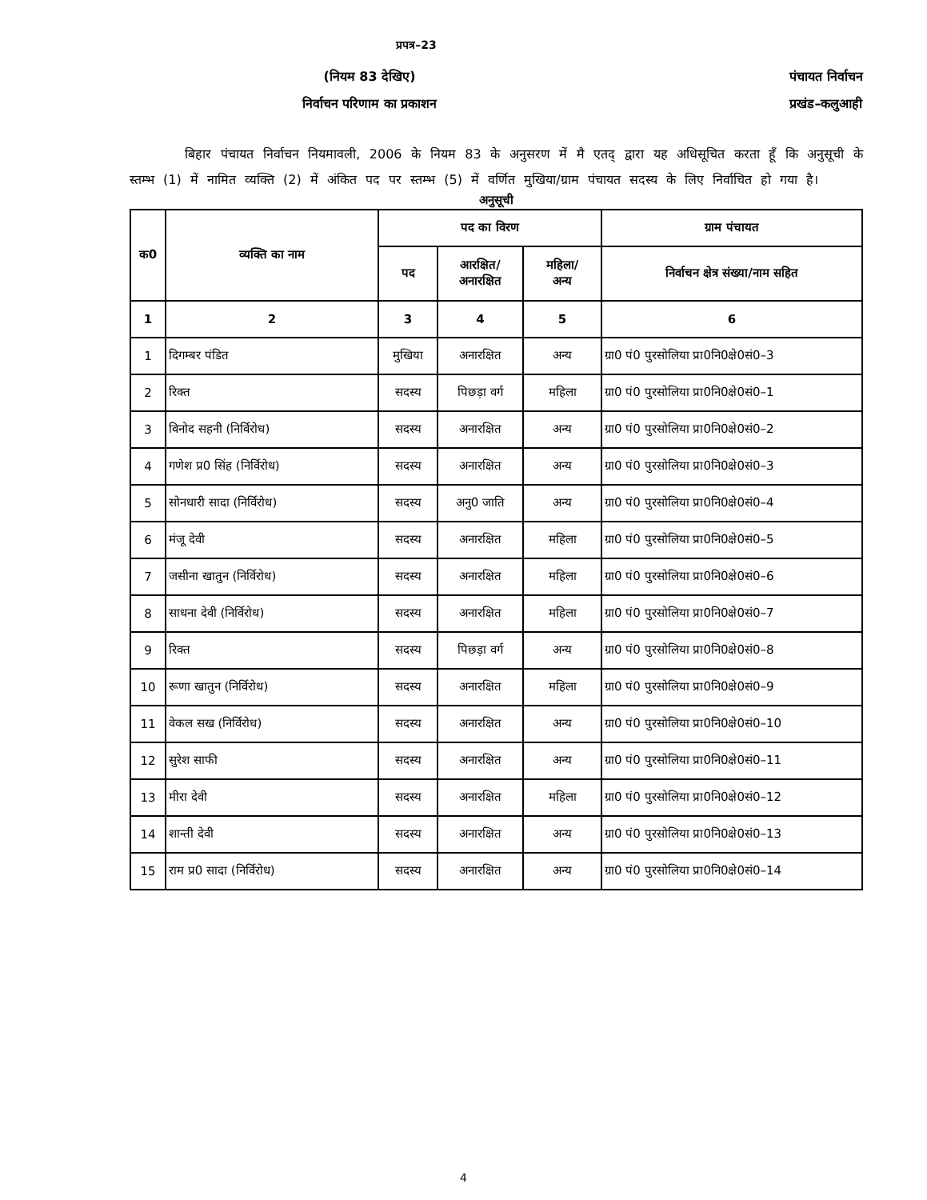प्रपत्र–23
(नियम 83 देखिए)
निर्वाचन परिणाम का प्रकाशन
पंचायत निर्वाचन
प्रखंड–कलुआही
बिहार पंचायत निर्वाचन नियमावली, 2006 के नियम 83 के अनुसरण में मै एतद् द्वारा यह अधिसूचित करता हूँ कि अनुसूची के स्तम्भ (1) में नामित व्यक्ति (2) में अंकित पद पर स्तम्भ (5) में वर्णित मुखिया/ग्राम पंचायत सदस्य के लिए निर्वाचित हो गया है।
अनुसूची
| क0 | व्यक्ति का नाम | पद का विरण | | | ग्राम पंचायत |
| --- | --- | --- | --- | --- | --- |
| | | पद | आरक्षित/ अनारक्षित | महिला/ अन्य | निर्वाचन क्षेत्र संख्या/नाम सहित |
| 1 | 2 | 3 | 4 | 5 | 6 |
| 1 | दिगम्बर पंडित | मुखिया | अनारक्षित | अन्य | ग्रा0 पं0 पुरसोलिया प्रा0नि0क्षे0सं0–3 |
| 2 | रिक्त | सदस्य | पिछड़ा वर्ग | महिला | ग्रा0 पं0 पुरसोलिया प्रा0नि0क्षे0सं0–1 |
| 3 | विनोद सहनी (निर्विरोध) | सदस्य | अनारक्षित | अन्य | ग्रा0 पं0 पुरसोलिया प्रा0नि0क्षे0सं0–2 |
| 4 | गणेश प्र0 सिंह (निर्विरोध) | सदस्य | अनारक्षित | अन्य | ग्रा0 पं0 पुरसोलिया प्रा0नि0क्षे0सं0–3 |
| 5 | सोनधारी सादा (निर्विरोध) | सदस्य | अनु0 जाति | अन्य | ग्रा0 पं0 पुरसोलिया प्रा0नि0क्षे0सं0–4 |
| 6 | मंजू देवी | सदस्य | अनारक्षित | महिला | ग्रा0 पं0 पुरसोलिया प्रा0नि0क्षे0सं0–5 |
| 7 | जसीना खातुन (निर्विरोध) | सदस्य | अनारक्षित | महिला | ग्रा0 पं0 पुरसोलिया प्रा0नि0क्षे0सं0–6 |
| 8 | साधना देवी (निर्विरोध) | सदस्य | अनारक्षित | महिला | ग्रा0 पं0 पुरसोलिया प्रा0नि0क्षे0सं0–7 |
| 9 | रिक्त | सदस्य | पिछड़ा वर्ग | अन्य | ग्रा0 पं0 पुरसोलिया प्रा0नि0क्षे0सं0–8 |
| 10 | रूणा खातुन (निर्विरोध) | सदस्य | अनारक्षित | महिला | ग्रा0 पं0 पुरसोलिया प्रा0नि0क्षे0सं0–9 |
| 11 | वेकल सख (निर्विरोध) | सदस्य | अनारक्षित | अन्य | ग्रा0 पं0 पुरसोलिया प्रा0नि0क्षे0सं0–10 |
| 12 | सुरेश साफी | सदस्य | अनारक्षित | अन्य | ग्रा0 पं0 पुरसोलिया प्रा0नि0क्षे0सं0–11 |
| 13 | मीरा देवी | सदस्य | अनारक्षित | महिला | ग्रा0 पं0 पुरसोलिया प्रा0नि0क्षे0सं0–12 |
| 14 | शान्ती देवी | सदस्य | अनारक्षित | अन्य | ग्रा0 पं0 पुरसोलिया प्रा0नि0क्षे0सं0–13 |
| 15 | राम प्र0 सादा (निर्विरोध) | सदस्य | अनारक्षित | अन्य | ग्रा0 पं0 पुरसोलिया प्रा0नि0क्षे0सं0–14 |
4